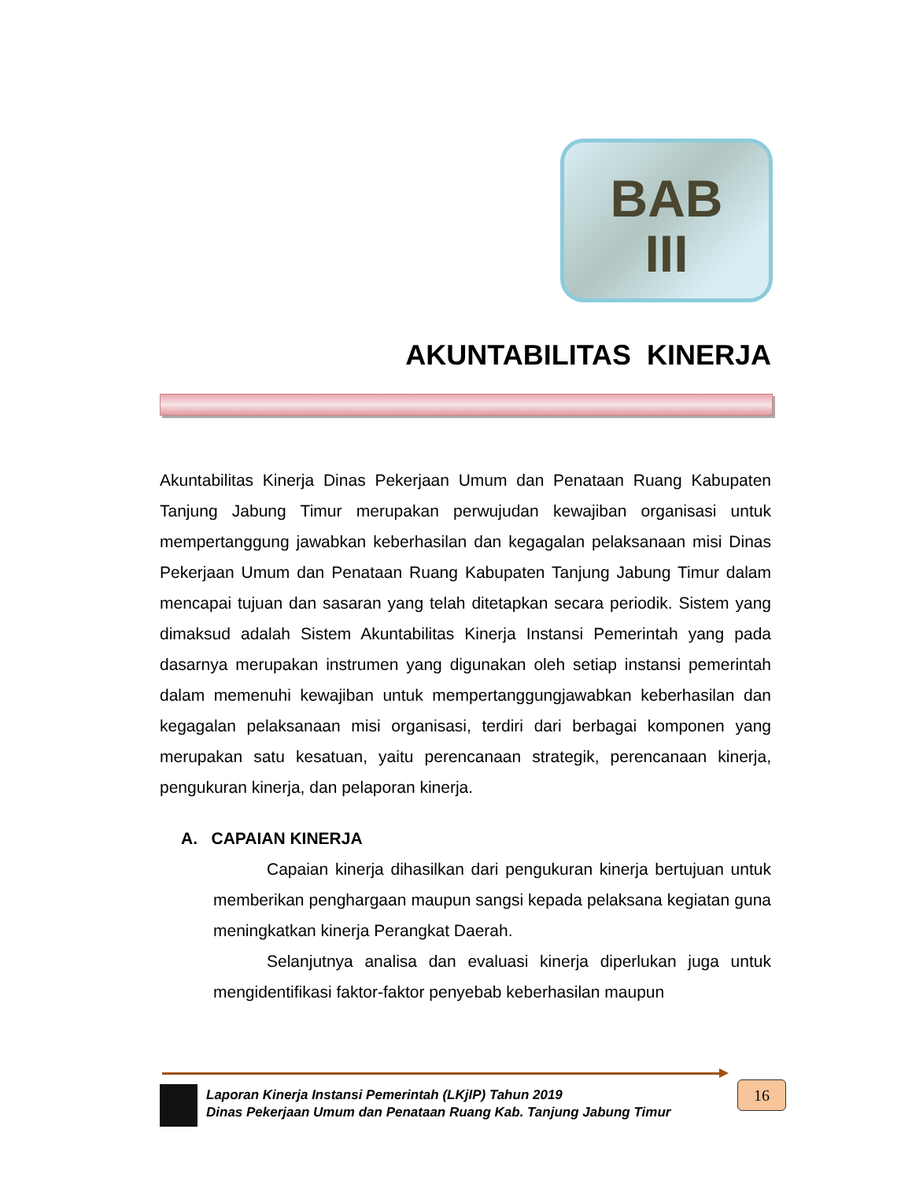BAB
III
AKUNTABILITAS KINERJA
Akuntabilitas Kinerja Dinas Pekerjaan Umum dan Penataan Ruang Kabupaten Tanjung Jabung Timur merupakan perwujudan kewajiban organisasi untuk mempertanggung jawabkan keberhasilan dan kegagalan pelaksanaan misi Dinas Pekerjaan Umum dan Penataan Ruang Kabupaten Tanjung Jabung Timur dalam mencapai tujuan dan sasaran yang telah ditetapkan secara periodik. Sistem yang dimaksud adalah Sistem Akuntabilitas Kinerja Instansi Pemerintah yang pada dasarnya merupakan instrumen yang digunakan oleh setiap instansi pemerintah dalam memenuhi kewajiban untuk mempertanggungjawabkan keberhasilan dan kegagalan pelaksanaan misi organisasi, terdiri dari berbagai komponen yang merupakan satu kesatuan, yaitu perencanaan strategik, perencanaan kinerja, pengukuran kinerja, dan pelaporan kinerja.
A. CAPAIAN KINERJA
Capaian kinerja dihasilkan dari pengukuran kinerja bertujuan untuk memberikan penghargaan maupun sangsi kepada pelaksana kegiatan guna meningkatkan kinerja Perangkat Daerah.
Selanjutnya analisa dan evaluasi kinerja diperlukan juga untuk mengidentifikasi faktor-faktor penyebab keberhasilan maupun
Laporan Kinerja Instansi Pemerintah (LKjIP) Tahun 2019
Dinas Pekerjaan Umum dan Penataan Ruang Kab. Tanjung Jabung Timur
16